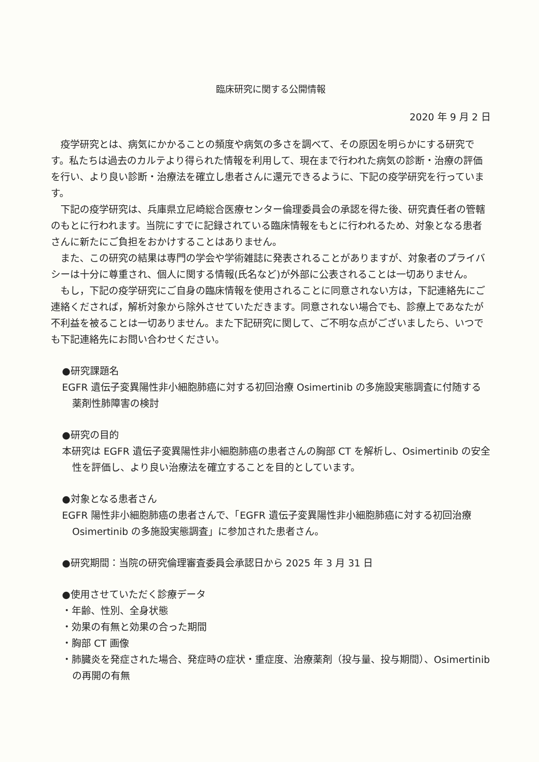臨床研究に関する公開情報
2020 年 9 月 2 日
疫学研究とは、病気にかかることの頻度や病気の多さを調べて、その原因を明らかにする研究です。私たちは過去のカルテより得られた情報を利用して、現在まで行われた病気の診断・治療の評価を行い、より良い診断・治療法を確立し患者さんに還元できるように、下記の疫学研究を行っています。
下記の疫学研究は、兵庫県立尼崎総合医療センター倫理委員会の承認を得た後、研究責任者の管轄のもとに行われます。当院にすでに記録されている臨床情報をもとに行われるため、対象となる患者さんに新たにご負担をおかけすることはありません。
また、この研究の結果は専門の学会や学術雑誌に発表されることがありますが、対象者のプライバシーは十分に尊重され、個人に関する情報(氏名など)が外部に公表されることは一切ありません。
もし，下記の疫学研究にご自身の臨床情報を使用されることに同意されない方は，下記連絡先にご連絡くだされば，解析対象から除外させていただきます。同意されない場合でも、診療上であなたが不利益を被ることは一切ありません。また下記研究に関して、ご不明な点がございましたら、いつでも下記連絡先にお問い合わせください。
●研究課題名
EGFR 遺伝子変異陽性非小細胞肺癌に対する初回治療 Osimertinib の多施設実態調査に付随する薬剤性肺障害の検討
●研究の目的
本研究は EGFR 遺伝子変異陽性非小細胞肺癌の患者さんの胸部 CT を解析し、Osimertinib の安全性を評価し、より良い治療法を確立することを目的としています。
●対象となる患者さん
EGFR 陽性非小細胞肺癌の患者さんで、「EGFR 遺伝子変異陽性非小細胞肺癌に対する初回治療 Osimertinib の多施設実態調査」に参加された患者さん。
●研究期間：当院の研究倫理審査委員会承認日から 2025 年 3 月 31 日
●使用させていただく診療データ
・年齢、性別、全身状態
・効果の有無と効果の合った期間
・胸部 CT 画像
・肺臓炎を発症された場合、発症時の症状・重症度、治療薬剤（投与量、投与期間）、Osimertinib の再開の有無